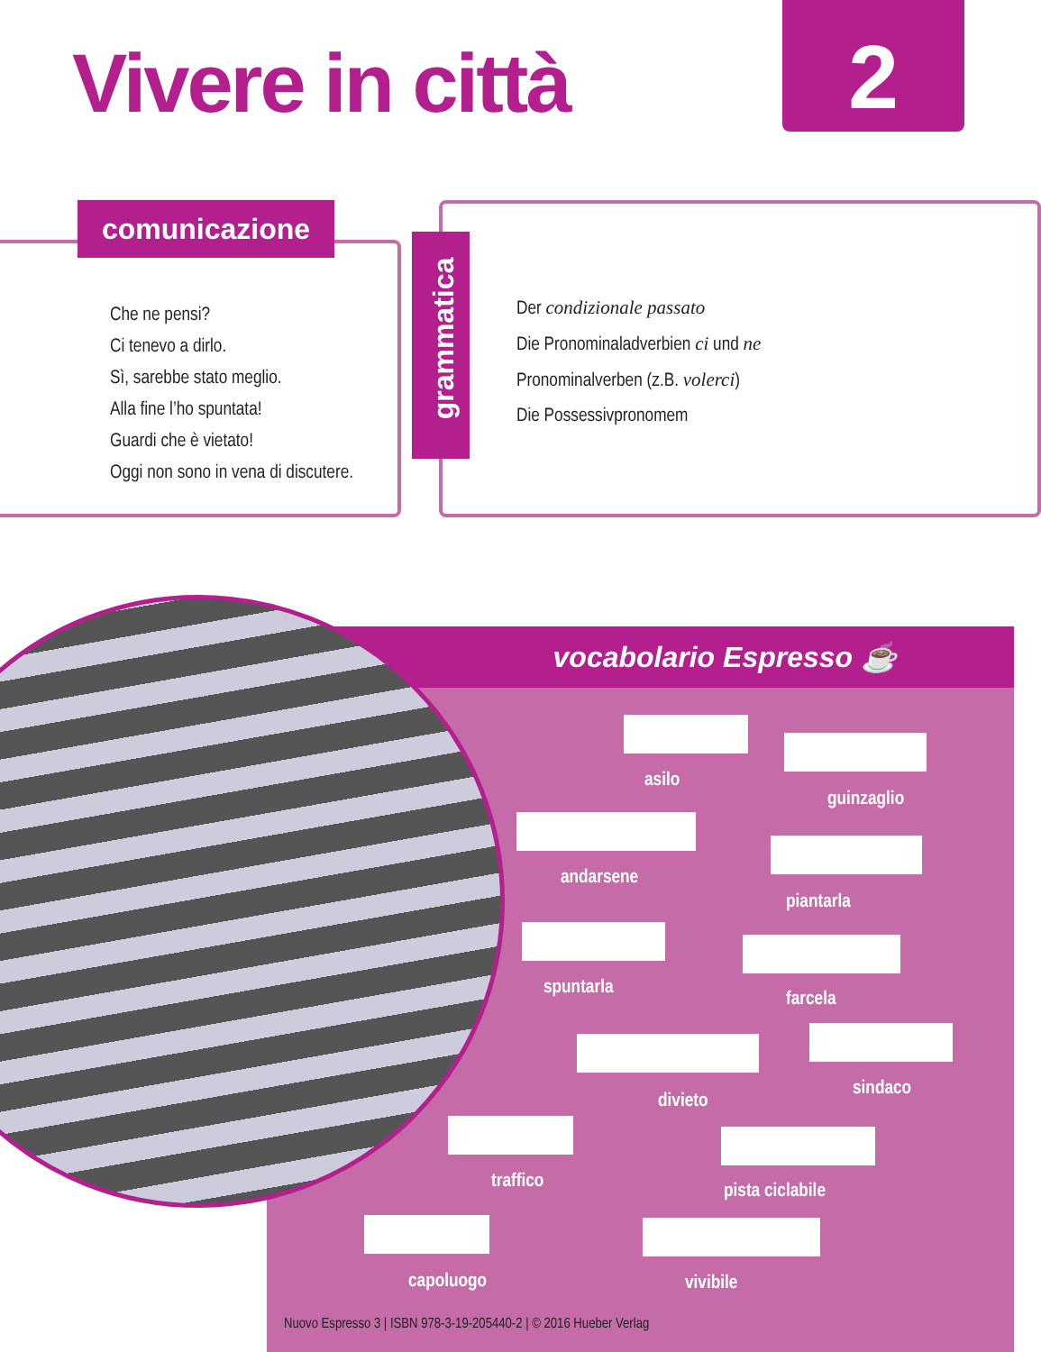Vivere in città 2
comunicazione
Che ne pensi?
Ci tenevo a dirlo.
Sì, sarebbe stato meglio.
Alla fine l’ho spuntata!
Guardi che è vietato!
Oggi non sono in vena di discutere.
grammatica
Der condizionale passato
Die Pronominaladverbien ci und ne
Pronominalverben (z.B. volerci)
Die Possessivpronomem
vocabolario Espresso ☕
asilo
guinzaglio
andarsene
piantarla
spuntarla
farcela
divieto
sindaco
traffico pista ciclabile
capoluogo vivibile
Nuovo Espresso 3 | ISBN 978-3-19-205440-2 | © 2016 Hueber Verlag